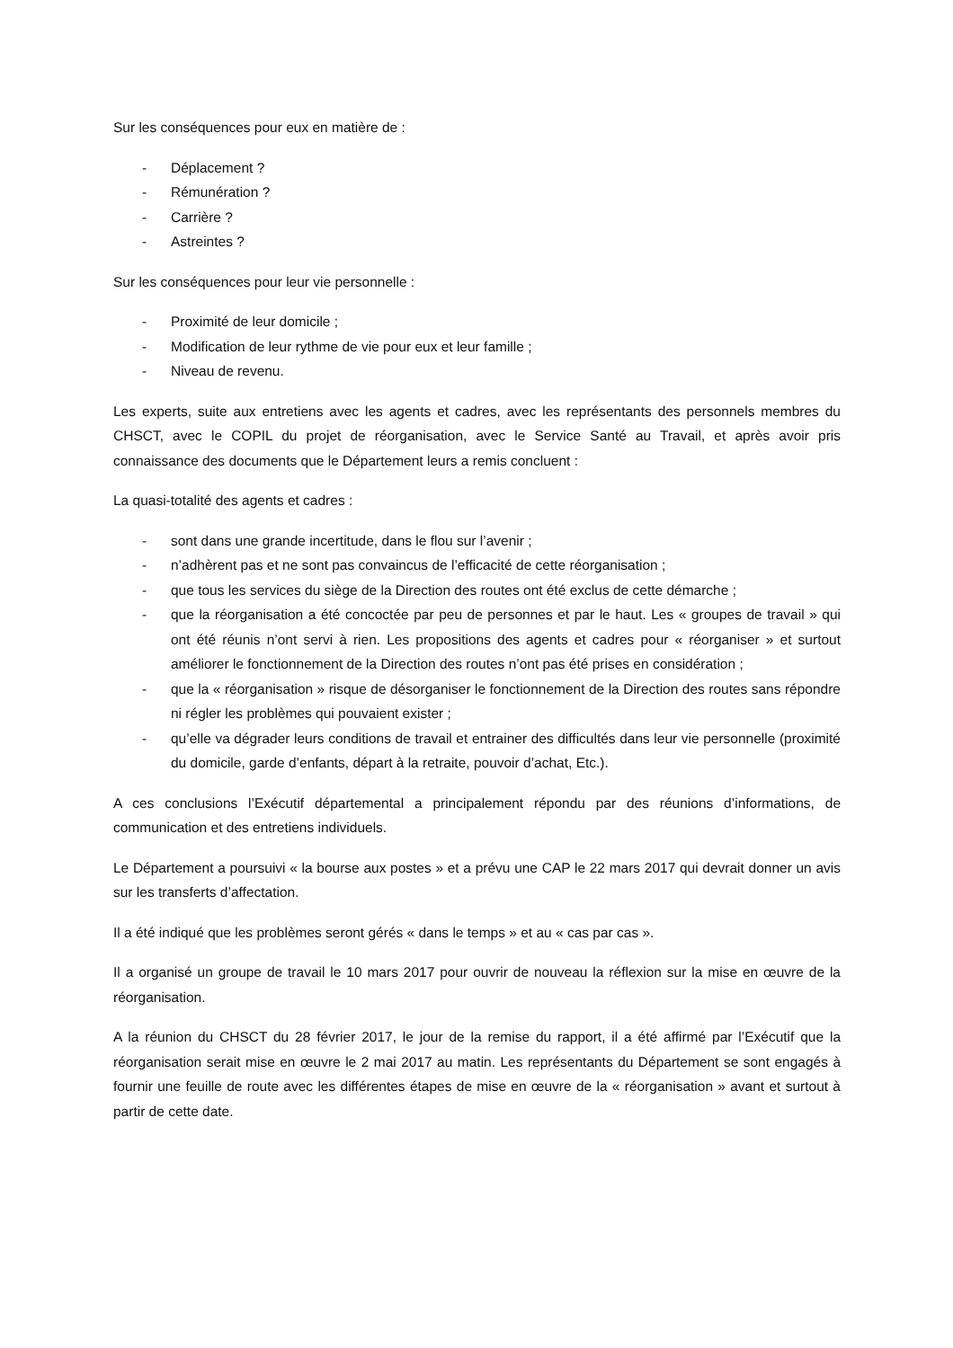Sur les conséquences pour eux en matière de :
- Déplacement ?
- Rémunération ?
- Carrière ?
- Astreintes ?
Sur les conséquences pour leur vie personnelle :
- Proximité de leur domicile ;
- Modification de leur rythme de vie pour eux et leur famille ;
- Niveau de revenu.
Les experts, suite aux entretiens avec les agents et cadres, avec les représentants des personnels membres du CHSCT, avec le COPIL du projet de réorganisation, avec le Service Santé au Travail, et après avoir pris connaissance des documents que le Département leurs a remis concluent :
La quasi-totalité des agents et cadres :
- sont dans une grande incertitude, dans le flou sur l’avenir ;
- n’adhèrent pas et ne sont pas convaincus de l’efficacité de cette réorganisation ;
- que tous les services du siège de la Direction des routes ont été exclus de cette démarche ;
- que la réorganisation a été concoctée par peu de personnes et par le haut. Les « groupes de travail » qui ont été réunis n’ont servi à rien. Les propositions des agents et cadres pour « réorganiser » et surtout améliorer le fonctionnement de la Direction des routes n’ont pas été prises en considération ;
- que la « réorganisation » risque de désorganiser le fonctionnement de la Direction des routes sans répondre ni régler les problèmes qui pouvaient exister ;
- qu’elle va dégrader leurs conditions de travail et entrainer des difficultés dans leur vie personnelle (proximité du domicile, garde d’enfants, départ à la retraite, pouvoir d’achat, Etc.).
A ces conclusions l’Exécutif départemental a principalement répondu par des réunions d’informations, de communication et des entretiens individuels.
Le Département a poursuivi « la bourse aux postes » et a prévu une CAP le 22 mars 2017 qui devrait donner un avis sur les transferts d’affectation.
Il a été indiqué que les problèmes seront gérés « dans le temps » et au « cas par cas ».
Il a organisé un groupe de travail le 10 mars 2017 pour ouvrir de nouveau la réflexion sur la mise en œuvre de la réorganisation.
A la réunion du CHSCT du 28 février 2017, le jour de la remise du rapport, il a été affirmé par l’Exécutif que la réorganisation serait mise en œuvre le 2 mai 2017 au matin. Les représentants du Département se sont engagés à fournir une feuille de route avec les différentes étapes de mise en œuvre de la « réorganisation » avant et surtout à partir de cette date.